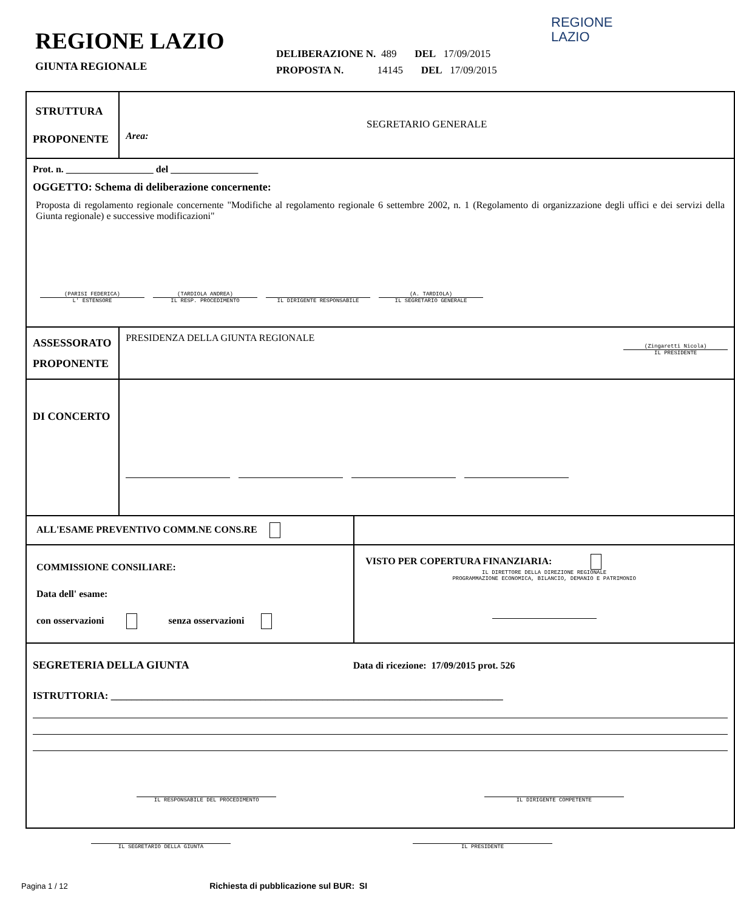REGIONE LAZIO
GIUNTA REGIONALE
DELIBERAZIONE N. 489 DEL 17/09/2015
PROPOSTA N. 14145 DEL 17/09/2015
REGIONE
LAZIO
| STRUTTURA PROPONENTE | SEGRETARIO GENERALE Area: | |
| Prot. n. __________________ del __________________ OGGETTO: Schema di deliberazione concernente: Proposta di regolamento regionale concernente "Modifiche al regolamento regionale 6 settembre 2002, n. 1 (Regolamento di organizzazione degli uffici e dei servizi della Giunta regionale) e successive modificazioni" (PARISI FEDERICA) L' ESTENSORE (TARDIOLA ANDREA) IL RESP. PROCEDIMENTO IL DIRIGENTE RESPONSABILE (A. TARDIOLA) IL SEGRETARIO GENERALE | | |
| ASSESSORATO PROPONENTE | PRESIDENZA DELLA GIUNTA REGIONALE (Zingaretti Nicola) IL PRESIDENTE | |
| DI CONCERTO | | |
| ALL'ESAME PREVENTIVO COMM.NE CONS.RE | | |
| COMMISSIONE CONSILIARE: Data dell' esame: con osservazioni senza osservazioni | | VISTO PER COPERTURA FINANZIARIA: IL DIRETTORE DELLA DIREZIONE REGIONALE PROGRAMMAZIONE ECONOMICA, BILANCIO, DEMANIO E PATRIMONIO |
| SEGRETERIA DELLA GIUNTA Data di ricezione: 17/09/2015 prot. 526 ISTRUTTORIA: ____________________________________________________________________________ IL RESPONSABILE DEL PROCEDIMENTO IL DIRIGENTE COMPETENTE | | |
IL SEGRETARIO DELLA GIUNTA IL PRESIDENTE
Pagina 1 / 12 Richiesta di pubblicazione sul BUR: SI